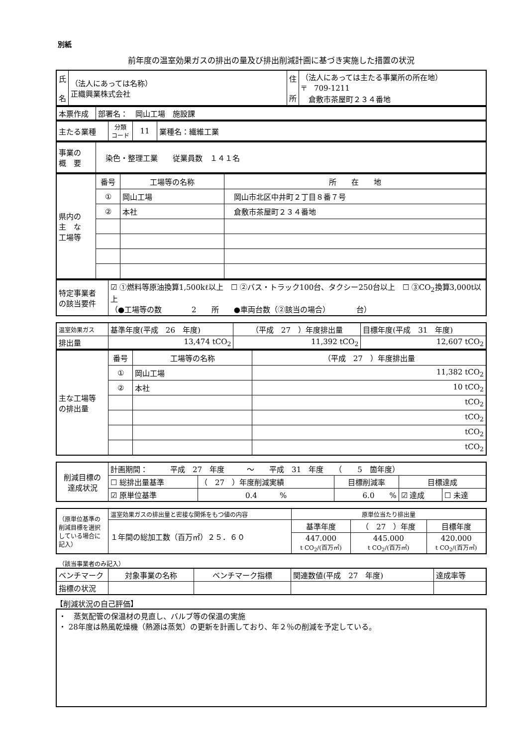別紙
前年度の温室効果ガスの排出の量及び排出削減計画に基づき実施した措置の状況
| 氏 名 | （法人にあっては名称） 正織興業株式会社 | 住 所 | （法人にあっては主たる事業所の所在地） 〒 709-1211 倉敷市茶屋町２３４番地 |
| 本票作成 | 部署名： 岡山工場 施設課 |
| 主たる業種 | 分類 コード | 11 | 業種名：繊維工業 |
| 事業の 概 要 | 染色・整理工業 従業員数 １４１名 |
| 県内の 主 な 工場等 | 番号 | 工場等の名称 | 所 在 地 |
| | ① | 岡山工場 | 岡山市北区中井町２丁目８番７号 |
| | ② | 本社 | 倉敷市茶屋町２３４番地 |
| 特定事業者 の該当要件 | ☑ ①燃料等原油換算1,500kℓ以上 ☐ ②バス・トラック100台、タクシー250台以上 ☐ ③CO<sub>2</sub>換算3,000t以上 （●工場等の数 2 所 ●車両台数（②該当の場合） 台） |
| 温室効果ガス | 基準年度(平成 26 年度) | （平成 27 ）年度排出量 | 目標年度(平成 31 年度) |
| 排出量 | 13,474 tCO<sub>2</sub> | 11,392 tCO<sub>2</sub> | 12,607 tCO<sub>2</sub> |
| 主な工場等 の排出量 | 番号 | 工場等の名称 | （平成 27 ）年度排出量 |
| | ① | 岡山工場 | 11,382 tCO<sub>2</sub> |
| | ② | 本社 | 10 tCO<sub>2</sub> |
| | | | tCO<sub>2</sub> |
| | | | tCO<sub>2</sub> |
| | | | tCO<sub>2</sub> |
| | | | tCO<sub>2</sub> |
| 削減目標の 達成状況 | 計画期間： 平成 27 年度 ～ 平成 31 年度 （ 5 箇年度） | | | | |
| | ☐ 総排出量基準 | （ 27 ）年度削減実績 | 目標削減率 | 目標達成 | |
| | ☑ 原単位基準 | 0.4 % | 6.0 % | ☑ 達成 | ☐ 未達 |
| （原単位基準の削減目標を選択している場合に記入） | 温室効果ガスの排出量と密接な関係をもつ値の内容 | 原単位当たり排出量 | | |
| | １年間の総加工数（百万㎡）２５．６０ | 基準年度 | （ 27 ）年度 | 目標年度 |
| | | 447.000 t CO<sub>2</sub>/(百万㎡) | 445.000 t CO<sub>2</sub>/(百万㎡) | 420.000 t CO<sub>2</sub>/(百万㎡) |
　（該当事業者のみ記入）
| ベンチマーク | 対象事業の名称 | ベンチマーク指標 | 関連数値(平成 27 年度) | 達成率等 |
| 指標の状況 | | | | |
【削減状況の自己評価】
| ・ 蒸気配管の保温材の見直し、バルブ等の保温の実施 ・ 28年度は熱風乾燥機（熱源は蒸気）の更新を計画しており、年２％の削減を予定している。 |